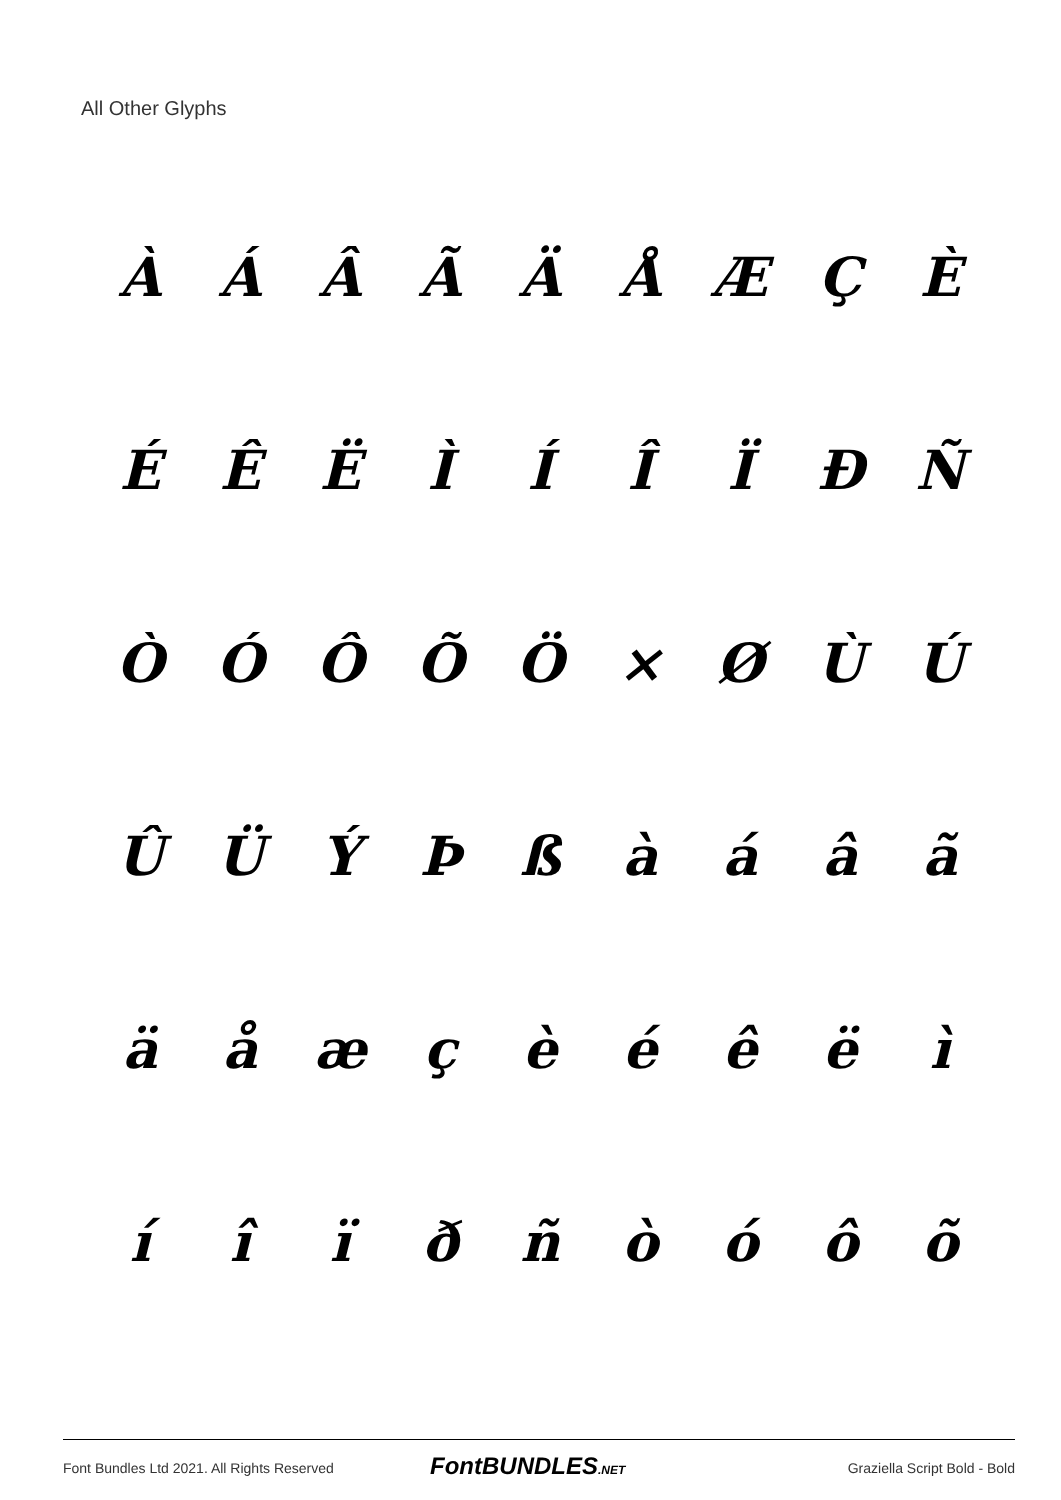All Other Glyphs
À Á Â Ã Ä Å Æ Ç È
É Ê Ë Ì Í Î Ï Ð Ñ
Ò Ó Ô Õ Ö × Ø Ù Ú
Û Ü Ý Þ ß à á â ã
ä å æ ç è é ê ë ì
í î ï ð ñ ò ó ô õ
Font Bundles Ltd 2021. All Rights Reserved
FontBUNDLES.NET Graziella Script Bold - Bold